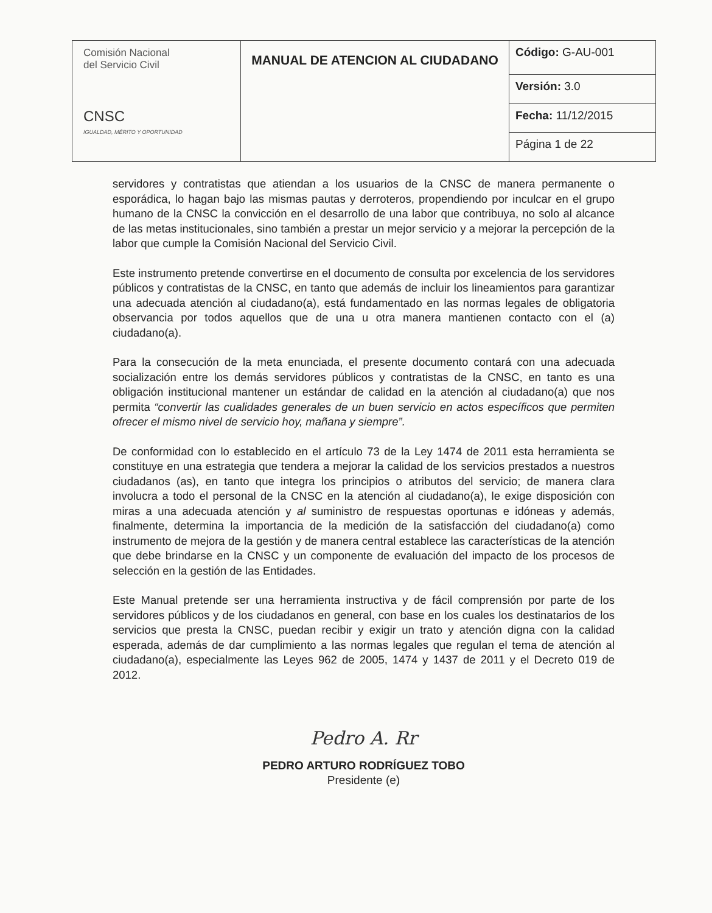| Comisión Nacional del Servicio Civil CNSC IGUALDAD, MÉRITO Y OPORTUNIDAD | MANUAL DE ATENCION AL CIUDADANO | Código: G-AU-001 |
| | | Versión: 3.0 |
| | | Fecha: 11/12/2015 |
| | | Página 1 de 22 |
servidores y contratistas que atiendan a los usuarios de la CNSC de manera permanente o esporádica, lo hagan bajo las mismas pautas y derroteros, propendiendo por inculcar en el grupo humano de la CNSC la convicción en el desarrollo de una labor que contribuya, no solo al alcance de las metas institucionales, sino también a prestar un mejor servicio y a mejorar la percepción de la labor que cumple la Comisión Nacional del Servicio Civil.
Este instrumento pretende convertirse en el documento de consulta por excelencia de los servidores públicos y contratistas de la CNSC, en tanto que además de incluir los lineamientos para garantizar una adecuada atención al ciudadano(a), está fundamentado en las normas legales de obligatoria observancia por todos aquellos que de una u otra manera mantienen contacto con el (a) ciudadano(a).
Para la consecución de la meta enunciada, el presente documento contará con una adecuada socialización entre los demás servidores públicos y contratistas de la CNSC, en tanto es una obligación institucional mantener un estándar de calidad en la atención al ciudadano(a) que nos permita “convertir las cualidades generales de un buen servicio en actos específicos que permiten ofrecer el mismo nivel de servicio hoy, mañana y siempre”.
De conformidad con lo establecido en el artículo 73 de la Ley 1474 de 2011 esta herramienta se constituye en una estrategia que tendera a mejorar la calidad de los servicios prestados a nuestros ciudadanos (as), en tanto que integra los principios o atributos del servicio; de manera clara involucra a todo el personal de la CNSC en la atención al ciudadano(a), le exige disposición con miras a una adecuada atención y al suministro de respuestas oportunas e idóneas y además, finalmente, determina la importancia de la medición de la satisfacción del ciudadano(a) como instrumento de mejora de la gestión y de manera central establece las características de la atención que debe brindarse en la CNSC y un componente de evaluación del impacto de los procesos de selección en la gestión de las Entidades.
Este Manual pretende ser una herramienta instructiva y de fácil comprensión por parte de los servidores públicos y de los ciudadanos en general, con base en los cuales los destinatarios de los servicios que presta la CNSC, puedan recibir y exigir un trato y atención digna con la calidad esperada, además de dar cumplimiento a las normas legales que regulan el tema de atención al ciudadano(a), especialmente las Leyes 962 de 2005, 1474 y 1437 de 2011 y el Decreto 019 de 2012.
Pedro A. Rr
PEDRO ARTURO RODRÍGUEZ TOBO
Presidente (e)